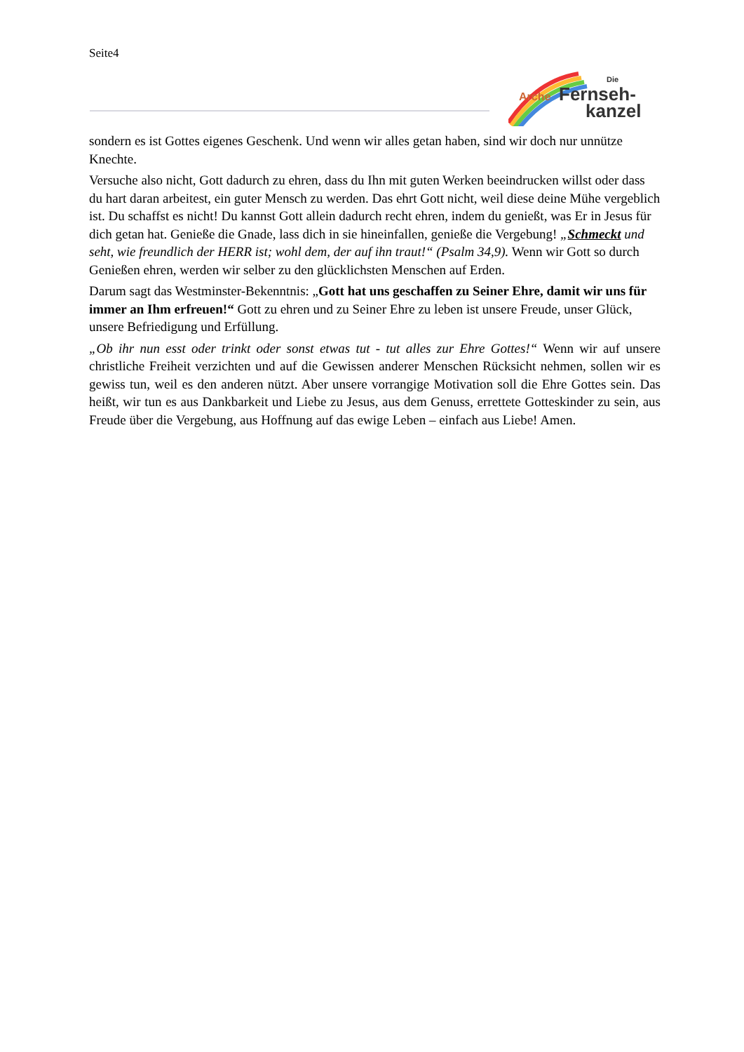Seite4
Arche
Fernseh-
kanzel
Die
sondern es ist Gottes eigenes Geschenk. Und wenn wir alles getan haben, sind wir doch nur unnütze Knechte.
Versuche also nicht, Gott dadurch zu ehren, dass du Ihn mit guten Werken beeindrucken willst oder dass du hart daran arbeitest, ein guter Mensch zu werden. Das ehrt Gott nicht, weil diese deine Mühe vergeblich ist. Du schaffst es nicht! Du kannst Gott allein dadurch recht ehren, indem du genießt, was Er in Jesus für dich getan hat. Genieße die Gnade, lass dich in sie hineinfallen, genieße die Vergebung! „Schmeckt und seht, wie freundlich der HERR ist; wohl dem, der auf ihn traut!“ (Psalm 34,9). Wenn wir Gott so durch Genießen ehren, werden wir selber zu den glücklichsten Menschen auf Erden.
Darum sagt das Westminster-Bekenntnis: „Gott hat uns geschaffen zu Seiner Ehre, damit wir uns für immer an Ihm erfreuen!“ Gott zu ehren und zu Seiner Ehre zu leben ist unsere Freude, unser Glück, unsere Befriedigung und Erfüllung.
„Ob ihr nun esst oder trinkt oder sonst etwas tut - tut alles zur Ehre Gottes!“ Wenn wir auf unsere christliche Freiheit verzichten und auf die Gewissen anderer Menschen Rücksicht nehmen, sollen wir es gewiss tun, weil es den anderen nützt. Aber unsere vorrangige Motivation soll die Ehre Gottes sein. Das heißt, wir tun es aus Dankbarkeit und Liebe zu Jesus, aus dem Genuss, errettete Gotteskinder zu sein, aus Freude über die Vergebung, aus Hoffnung auf das ewige Leben – einfach aus Liebe! Amen.